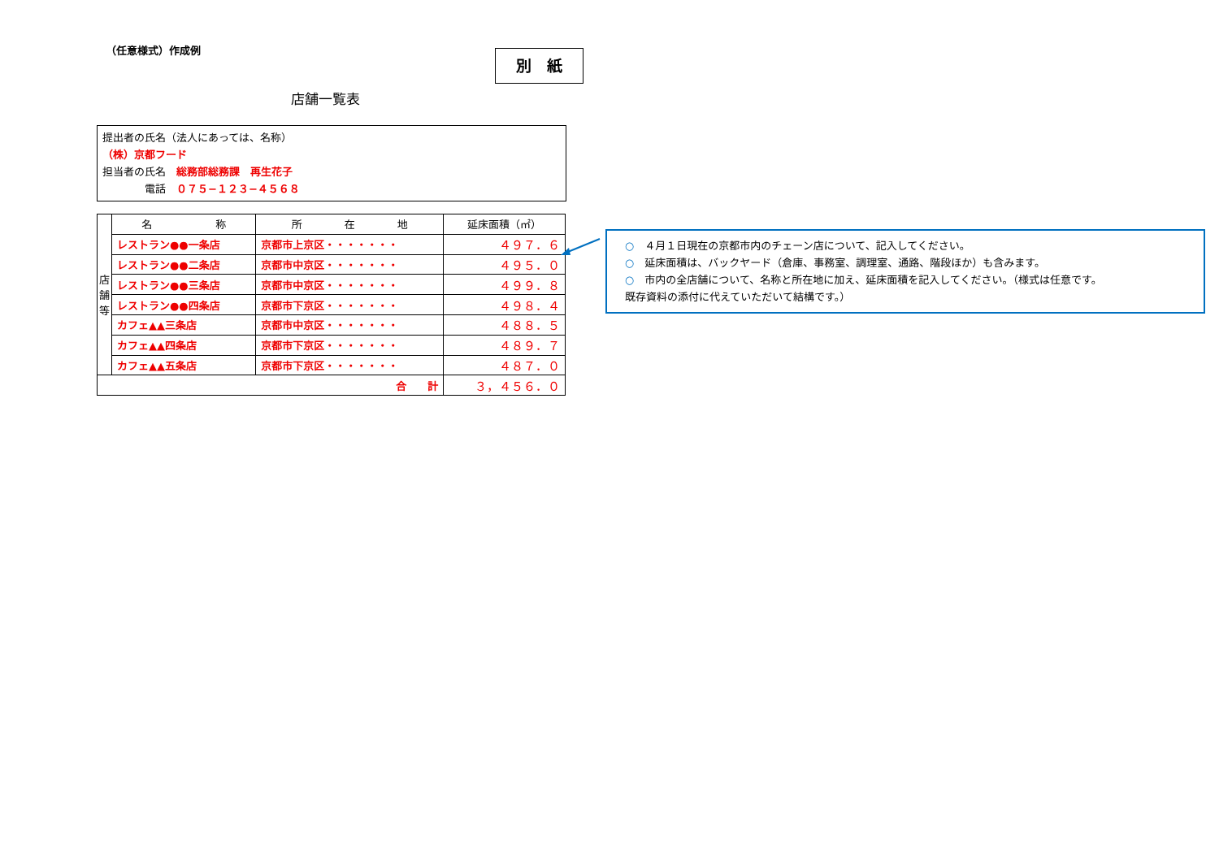（任意様式）作成例 別　紙
店舗一覧表
提出者の氏名（法人にあっては、名称）
（株）京都フード
担当者の氏名　総務部総務課　再生花子
　　　　電話　０７５−１２３−４５６８
| 店 舗 等 | 名 称 | 所 在 地 | 延床面積（㎡） |
| --- | --- | --- | --- |
| | レストラン●●一条店 | 京都市上京区・・・・・・・ | ４９７．６ |
| | レストラン●●二条店 | 京都市中京区・・・・・・・ | ４９５．０ |
| | レストラン●●三条店 | 京都市中京区・・・・・・・ | ４９９．８ |
| | レストラン●●四条店 | 京都市下京区・・・・・・・ | ４９８．４ |
| | カフェ▲▲三条店 | 京都市中京区・・・・・・・ | ４８８．５ |
| | カフェ▲▲四条店 | 京都市下京区・・・・・・・ | ４８９．７ |
| | カフェ▲▲五条店 | 京都市下京区・・・・・・・ | ４８７．０ |
| 合 計 | | | ３，４５６．０ |
○　４月１日現在の京都市内のチェーン店について、記入してください。
○　延床面積は、バックヤード（倉庫、事務室、調理室、通路、階段ほか）も含みます。
○　市内の全店舗について、名称と所在地に加え、延床面積を記入してください。（様式は任意です。
既存資料の添付に代えていただいて結構です。）